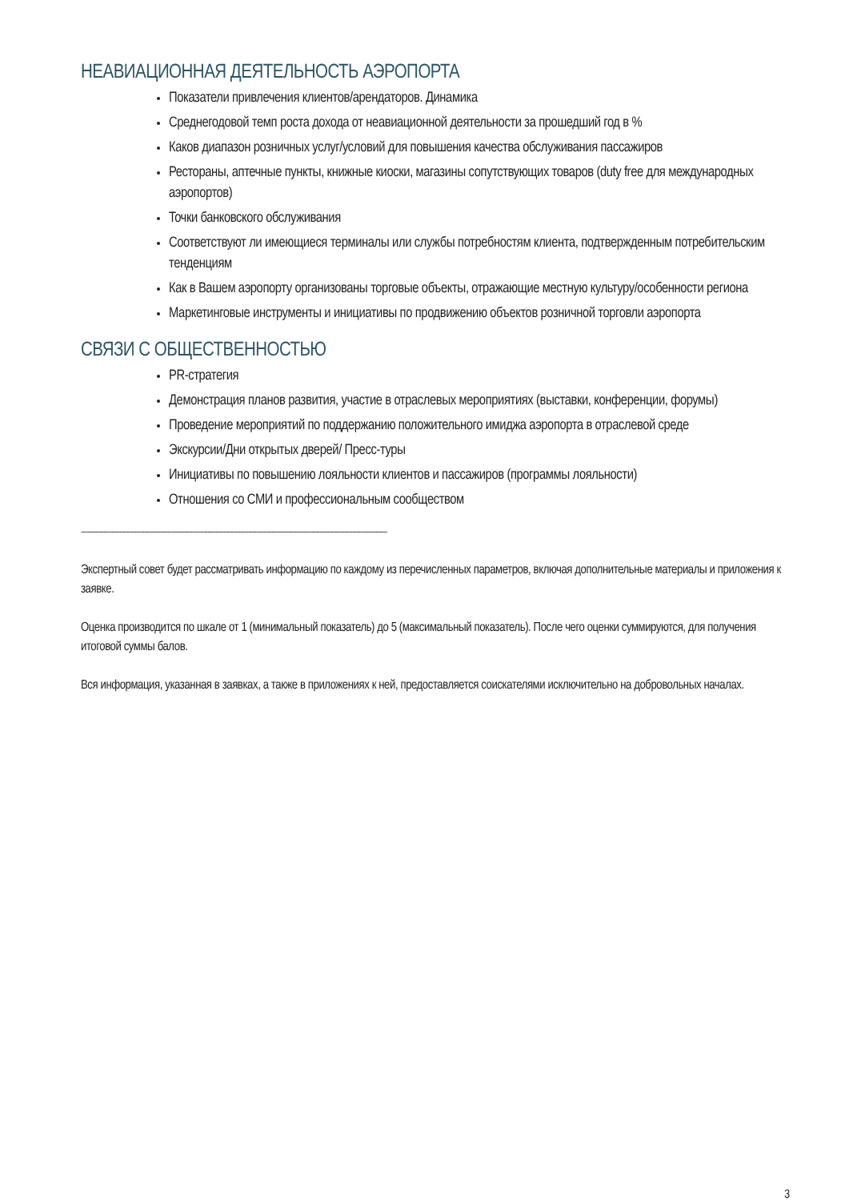НЕАВИАЦИОННАЯ ДЕЯТЕЛЬНОСТЬ АЭРОПОРТА
Показатели привлечения клиентов/арендаторов. Динамика
Среднегодовой темп роста дохода от неавиационной деятельности за прошедший год в %
Каков диапазон розничных услуг/условий для повышения качества обслуживания пассажиров
Рестораны, аптечные пункты, книжные киоски, магазины сопутствующих товаров (duty free для международных аэропортов)
Точки банковского обслуживания
Соответствуют ли имеющиеся терминалы или службы потребностям клиента, подтвержденным потребительским тенденциям
Как в Вашем аэропорту организованы торговые объекты, отражающие местную культуру/особенности региона
Маркетинговые инструменты и инициативы по продвижению объектов розничной торговли аэропорта
СВЯЗИ С ОБЩЕСТВЕННОСТЬЮ
PR-стратегия
Демонстрация планов развития, участие в отраслевых мероприятиях (выставки, конференции, форумы)
Проведение мероприятий по поддержанию положительного имиджа аэропорта в отраслевой среде
Экскурсии/Дни открытых дверей/ Пресс-туры
Инициативы по повышению лояльности клиентов и пассажиров (программы лояльности)
Отношения со СМИ и профессиональным сообществом
------------------------------------------------------------------------------------------------------------------------------------------------------
Экспертный совет будет рассматривать информацию по каждому из перечисленных параметров, включая дополнительные материалы и приложения к заявке.
Оценка производится по шкале от 1 (минимальный показатель) до 5 (максимальный показатель). После чего оценки суммируются, для получения итоговой суммы балов.
Вся информация, указанная в заявках, а также в приложениях к ней, предоставляется соискателями исключительно на добровольных началах.
3